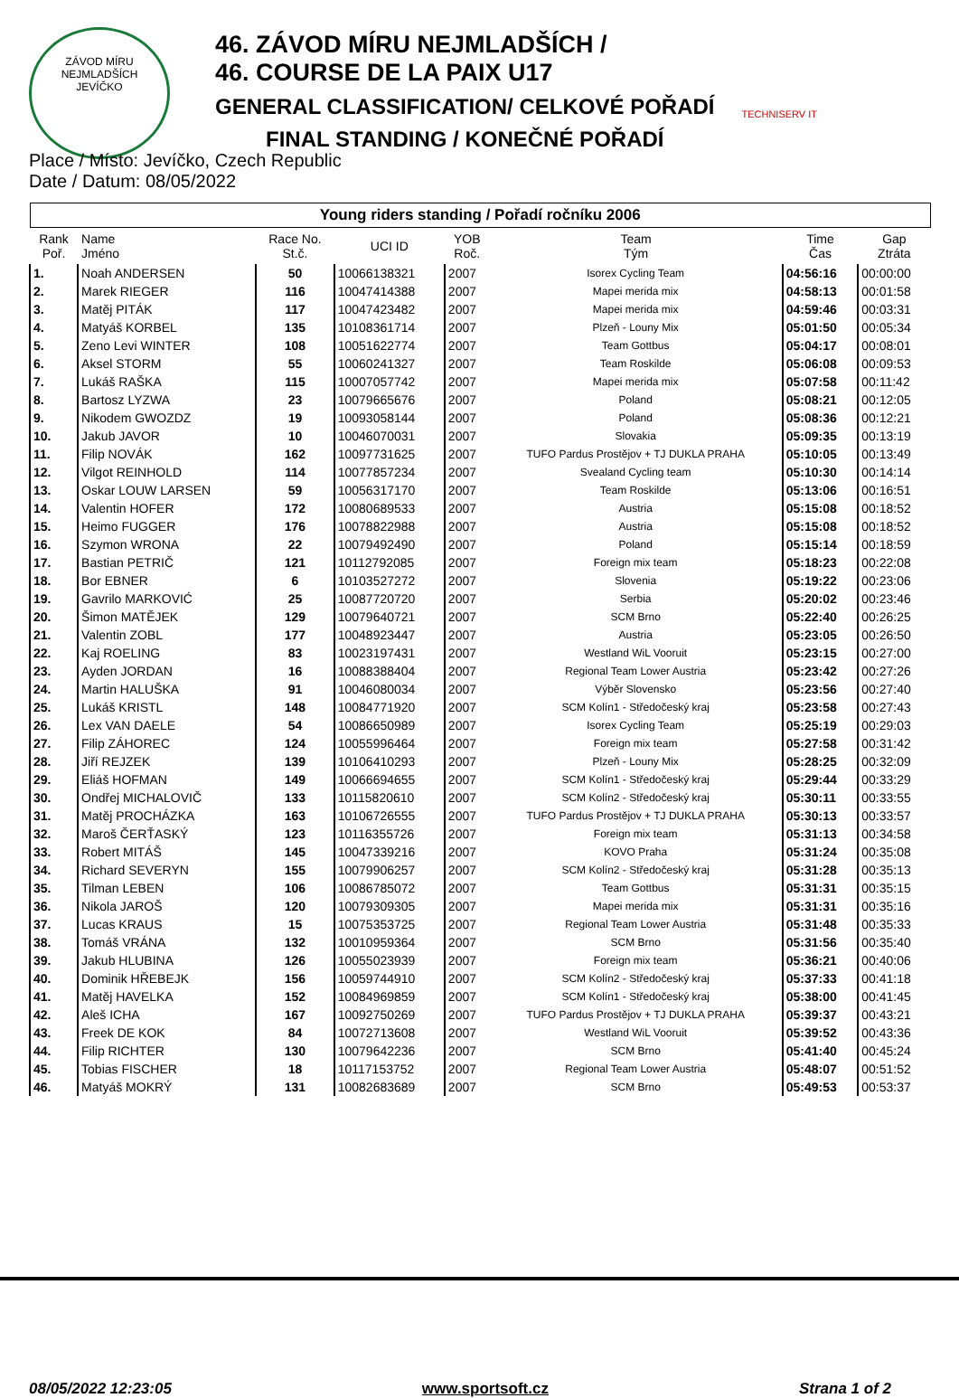ZÁVOD MÍRU NEJMLADŠÍCH
JEVÍČKO
46. ZÁVOD MÍRU NEJMLADŠÍCH /
46. COURSE DE LA PAIX U17
GENERAL CLASSIFICATION/ CELKOVÉ POŘADÍ
FINAL STANDING / KONEČNÉ POŘADÍ
TECHNISERV IT
Place / Místo: Jevíčko, Czech Republic
Date / Datum: 08/05/2022
| Young riders standing / Pořadí ročníku 2006 | | | | | | | |
| Rank Poř. | Name Jméno | Race No. St.č. | UCI ID | YOB Roč. | Team Tým | Time Čas | Gap Ztráta |
| 1. | Noah ANDERSEN | 50 | 10066138321 | 2007 | Isorex Cycling Team | 04:56:16 | 00:00:00 |
| 2. | Marek RIEGER | 116 | 10047414388 | 2007 | Mapei merida mix | 04:58:13 | 00:01:58 |
| 3. | Matěj PITÁK | 117 | 10047423482 | 2007 | Mapei merida mix | 04:59:46 | 00:03:31 |
| 4. | Matyáš KORBEL | 135 | 10108361714 | 2007 | Plzeň - Louny Mix | 05:01:50 | 00:05:34 |
| 5. | Zeno Levi WINTER | 108 | 10051622774 | 2007 | Team Gottbus | 05:04:17 | 00:08:01 |
| 6. | Aksel STORM | 55 | 10060241327 | 2007 | Team Roskilde | 05:06:08 | 00:09:53 |
| 7. | Lukáš RAŠKA | 115 | 10007057742 | 2007 | Mapei merida mix | 05:07:58 | 00:11:42 |
| 8. | Bartosz LYZWA | 23 | 10079665676 | 2007 | Poland | 05:08:21 | 00:12:05 |
| 9. | Nikodem GWOZDZ | 19 | 10093058144 | 2007 | Poland | 05:08:36 | 00:12:21 |
| 10. | Jakub JAVOR | 10 | 10046070031 | 2007 | Slovakia | 05:09:35 | 00:13:19 |
| 11. | Filip NOVÁK | 162 | 10097731625 | 2007 | TUFO Pardus Prostějov + TJ DUKLA PRAHA | 05:10:05 | 00:13:49 |
| 12. | Vilgot REINHOLD | 114 | 10077857234 | 2007 | Svealand Cycling team | 05:10:30 | 00:14:14 |
| 13. | Oskar LOUW LARSEN | 59 | 10056317170 | 2007 | Team Roskilde | 05:13:06 | 00:16:51 |
| 14. | Valentin HOFER | 172 | 10080689533 | 2007 | Austria | 05:15:08 | 00:18:52 |
| 15. | Heimo FUGGER | 176 | 10078822988 | 2007 | Austria | 05:15:08 | 00:18:52 |
| 16. | Szymon WRONA | 22 | 10079492490 | 2007 | Poland | 05:15:14 | 00:18:59 |
| 17. | Bastian PETRIČ | 121 | 10112792085 | 2007 | Foreign mix team | 05:18:23 | 00:22:08 |
| 18. | Bor EBNER | 6 | 10103527272 | 2007 | Slovenia | 05:19:22 | 00:23:06 |
| 19. | Gavrilo MARKOVIĆ | 25 | 10087720720 | 2007 | Serbia | 05:20:02 | 00:23:46 |
| 20. | Šimon MATĚJEK | 129 | 10079640721 | 2007 | SCM Brno | 05:22:40 | 00:26:25 |
| 21. | Valentin ZOBL | 177 | 10048923447 | 2007 | Austria | 05:23:05 | 00:26:50 |
| 22. | Kaj ROELING | 83 | 10023197431 | 2007 | Westland WiL Vooruit | 05:23:15 | 00:27:00 |
| 23. | Ayden JORDAN | 16 | 10088388404 | 2007 | Regional Team Lower Austria | 05:23:42 | 00:27:26 |
| 24. | Martin HALUŠKA | 91 | 10046080034 | 2007 | Výběr Slovensko | 05:23:56 | 00:27:40 |
| 25. | Lukáš KRISTL | 148 | 10084771920 | 2007 | SCM Kolín1 - Středočeský kraj | 05:23:58 | 00:27:43 |
| 26. | Lex VAN DAELE | 54 | 10086650989 | 2007 | Isorex Cycling Team | 05:25:19 | 00:29:03 |
| 27. | Filip ZÁHOREC | 124 | 10055996464 | 2007 | Foreign mix team | 05:27:58 | 00:31:42 |
| 28. | Jiří REJZEK | 139 | 10106410293 | 2007 | Plzeň - Louny Mix | 05:28:25 | 00:32:09 |
| 29. | Eliáš HOFMAN | 149 | 10066694655 | 2007 | SCM Kolín1 - Středočeský kraj | 05:29:44 | 00:33:29 |
| 30. | Ondřej MICHALOVIČ | 133 | 10115820610 | 2007 | SCM Kolín2 - Středočeský kraj | 05:30:11 | 00:33:55 |
| 31. | Matěj PROCHÁZKA | 163 | 10106726555 | 2007 | TUFO Pardus Prostějov + TJ DUKLA PRAHA | 05:30:13 | 00:33:57 |
| 32. | Maroš ČERŤASKÝ | 123 | 10116355726 | 2007 | Foreign mix team | 05:31:13 | 00:34:58 |
| 33. | Robert MITÁŠ | 145 | 10047339216 | 2007 | KOVO Praha | 05:31:24 | 00:35:08 |
| 34. | Richard SEVERYN | 155 | 10079906257 | 2007 | SCM Kolín2 - Středočeský kraj | 05:31:28 | 00:35:13 |
| 35. | Tilman LEBEN | 106 | 10086785072 | 2007 | Team Gottbus | 05:31:31 | 00:35:15 |
| 36. | Nikola JAROŠ | 120 | 10079309305 | 2007 | Mapei merida mix | 05:31:31 | 00:35:16 |
| 37. | Lucas KRAUS | 15 | 10075353725 | 2007 | Regional Team Lower Austria | 05:31:48 | 00:35:33 |
| 38. | Tomáš VRÁNA | 132 | 10010959364 | 2007 | SCM Brno | 05:31:56 | 00:35:40 |
| 39. | Jakub HLUBINA | 126 | 10055023939 | 2007 | Foreign mix team | 05:36:21 | 00:40:06 |
| 40. | Dominik HŘEBEJK | 156 | 10059744910 | 2007 | SCM Kolín2 - Středočeský kraj | 05:37:33 | 00:41:18 |
| 41. | Matěj HAVELKA | 152 | 10084969859 | 2007 | SCM Kolín1 - Středočeský kraj | 05:38:00 | 00:41:45 |
| 42. | Aleš ICHA | 167 | 10092750269 | 2007 | TUFO Pardus Prostějov + TJ DUKLA PRAHA | 05:39:37 | 00:43:21 |
| 43. | Freek DE KOK | 84 | 10072713608 | 2007 | Westland WiL Vooruit | 05:39:52 | 00:43:36 |
| 44. | Filip RICHTER | 130 | 10079642236 | 2007 | SCM Brno | 05:41:40 | 00:45:24 |
| 45. | Tobias FISCHER | 18 | 10117153752 | 2007 | Regional Team Lower Austria | 05:48:07 | 00:51:52 |
| 46. | Matyáš MOKRÝ | 131 | 10082683689 | 2007 | SCM Brno | 05:49:53 | 00:53:37 |
08/05/2022 12:23:05 www.sportsoft.cz Strana 1 of 2